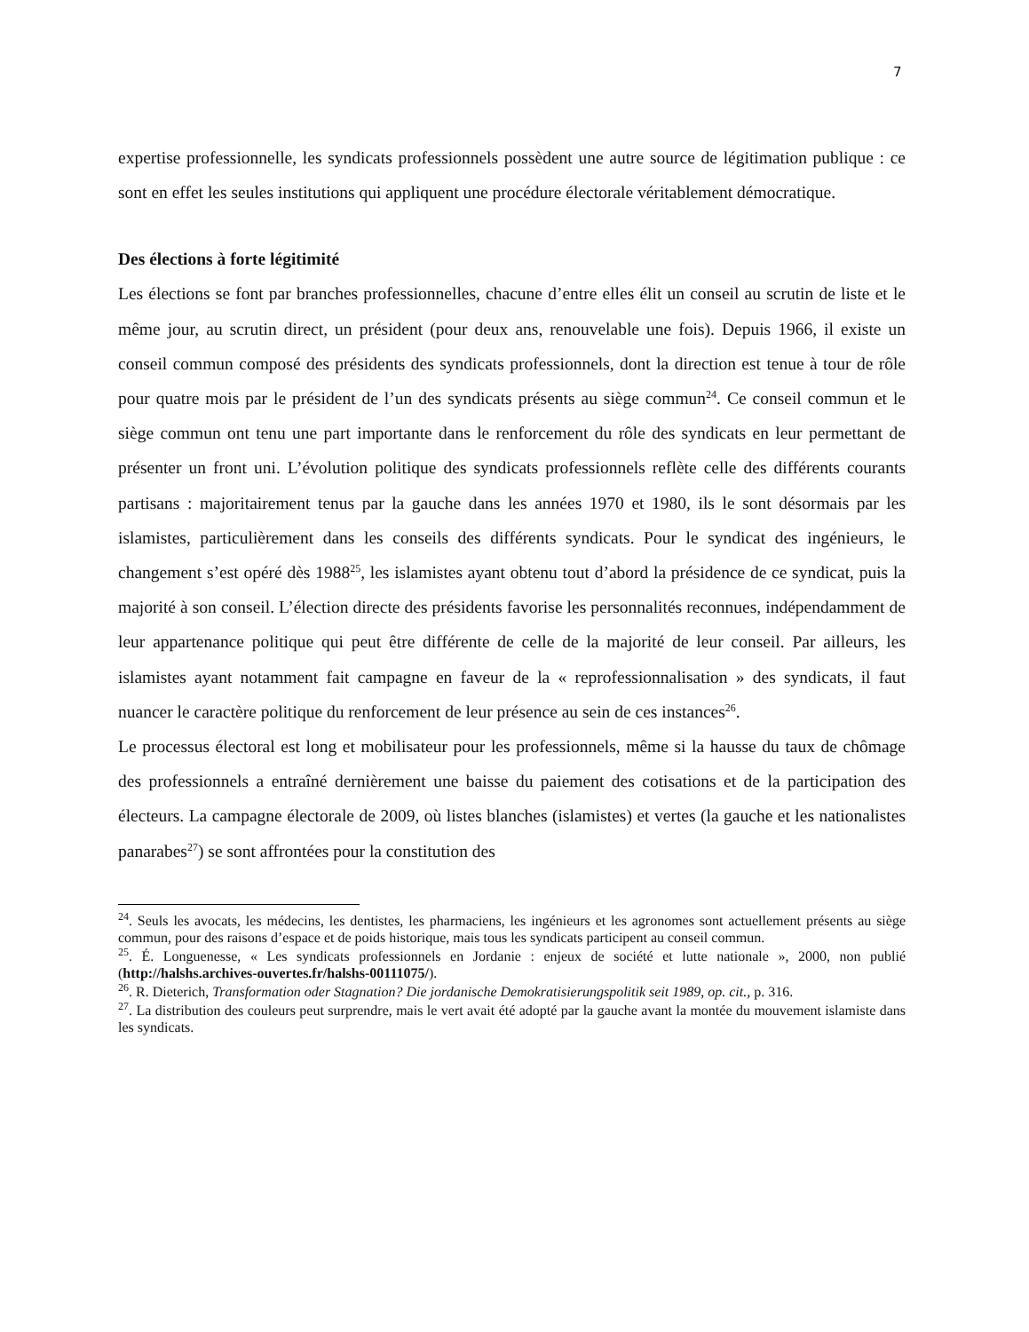7
expertise professionnelle, les syndicats professionnels possèdent une autre source de légitimation publique : ce sont en effet les seules institutions qui appliquent une procédure électorale véritablement démocratique.
Des élections à forte légitimité
Les élections se font par branches professionnelles, chacune d’entre elles élit un conseil au scrutin de liste et le même jour, au scrutin direct, un président (pour deux ans, renouvelable une fois). Depuis 1966, il existe un conseil commun composé des présidents des syndicats professionnels, dont la direction est tenue à tour de rôle pour quatre mois par le président de l’un des syndicats présents au siège commun<sup>24</sup>. Ce conseil commun et le siège commun ont tenu une part importante dans le renforcement du rôle des syndicats en leur permettant de présenter un front uni. L’évolution politique des syndicats professionnels reflète celle des différents courants partisans : majoritairement tenus par la gauche dans les années 1970 et 1980, ils le sont désormais par les islamistes, particulièrement dans les conseils des différents syndicats. Pour le syndicat des ingénieurs, le changement s’est opéré dès 1988<sup>25</sup>, les islamistes ayant obtenu tout d’abord la présidence de ce syndicat, puis la majorité à son conseil. L’élection directe des présidents favorise les personnalités reconnues, indépendamment de leur appartenance politique qui peut être différente de celle de la majorité de leur conseil. Par ailleurs, les islamistes ayant notamment fait campagne en faveur de la « reprofessionnalisation » des syndicats, il faut nuancer le caractère politique du renforcement de leur présence au sein de ces instances<sup>26</sup>.
Le processus électoral est long et mobilisateur pour les professionnels, même si la hausse du taux de chômage des professionnels a entraîné dernièrement une baisse du paiement des cotisations et de la participation des électeurs. La campagne électorale de 2009, où listes blanches (islamistes) et vertes (la gauche et les nationalistes panarabes<sup>27</sup>) se sont affrontées pour la constitution des
<sup>24</sup>. Seuls les avocats, les médecins, les dentistes, les pharmaciens, les ingénieurs et les agronomes sont actuellement présents au siège commun, pour des raisons d’espace et de poids historique, mais tous les syndicats participent au conseil commun.
<sup>25</sup>. É. Longuenesse, « Les syndicats professionnels en Jordanie : enjeux de société et lutte nationale », 2000, non publié (http://halshs.archives-ouvertes.fr/halshs-00111075/).
<sup>26</sup>. R. Dieterich, Transformation oder Stagnation? Die jordanische Demokratisierungspolitik seit 1989, op. cit., p. 316.
<sup>27</sup>. La distribution des couleurs peut surprendre, mais le vert avait été adopté par la gauche avant la montée du mouvement islamiste dans les syndicats.